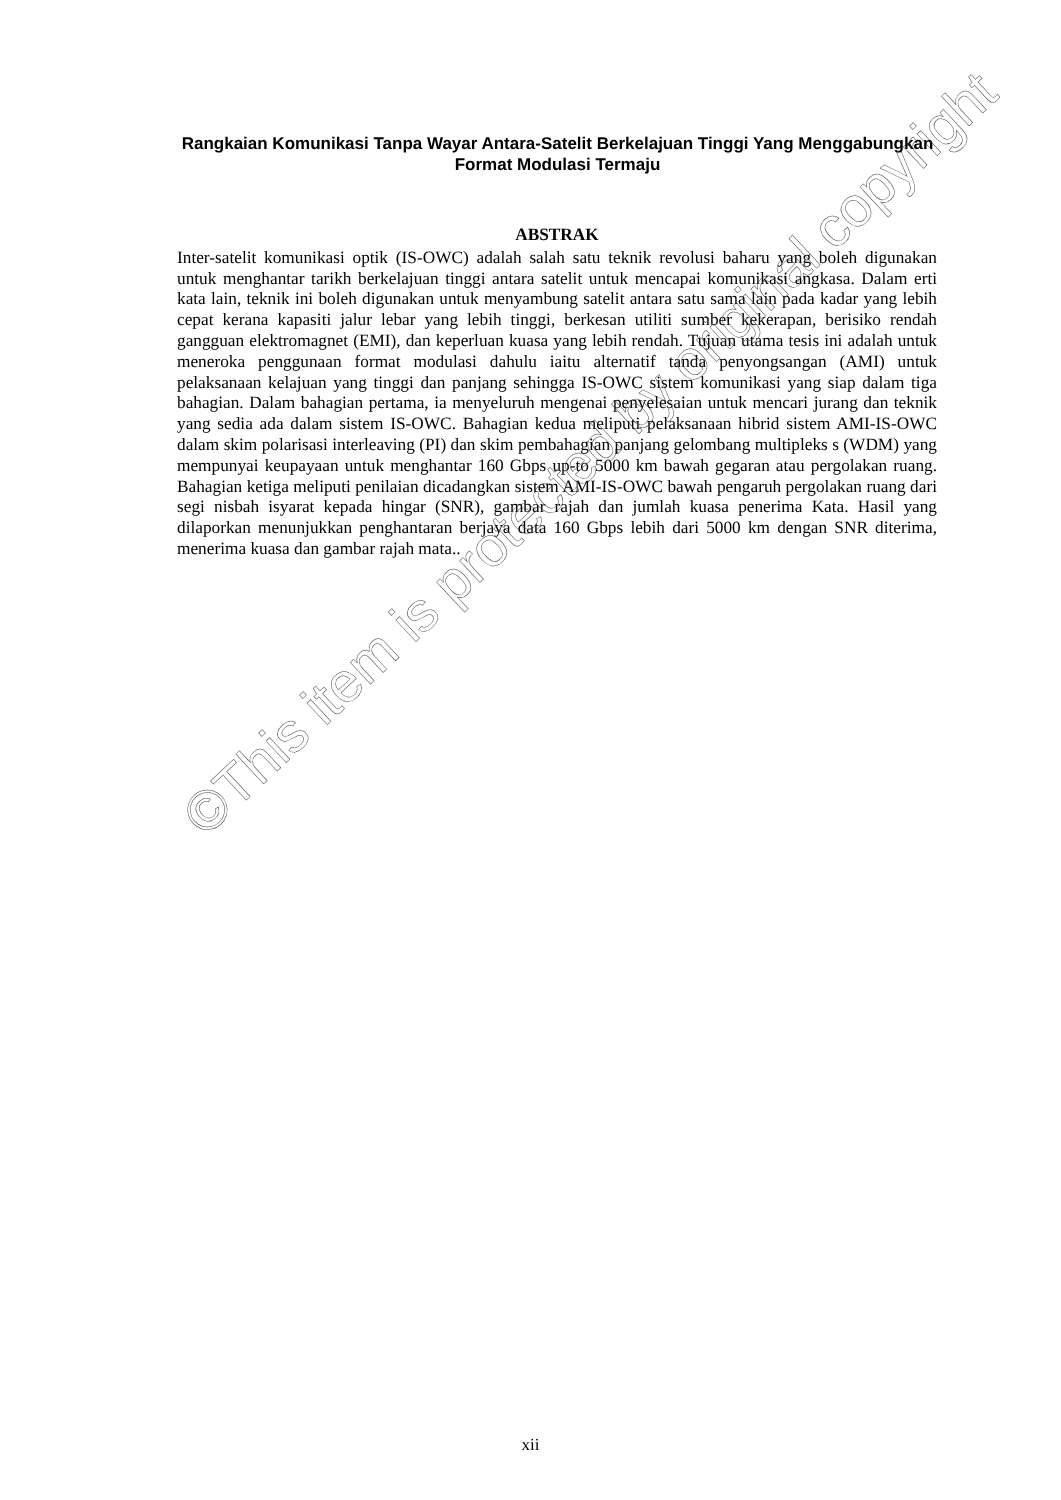Rangkaian Komunikasi Tanpa Wayar Antara-Satelit Berkelajuan Tinggi Yang Menggabungkan Format Modulasi Termaju
ABSTRAK
Inter-satelit komunikasi optik (IS-OWC) adalah salah satu teknik revolusi baharu yang boleh digunakan untuk menghantar tarikh berkelajuan tinggi antara satelit untuk mencapai komunikasi angkasa. Dalam erti kata lain, teknik ini boleh digunakan untuk menyambung satelit antara satu sama lain pada kadar yang lebih cepat kerana kapasiti jalur lebar yang lebih tinggi, berkesan utiliti sumber kekerapan, berisiko rendah gangguan elektromagnet (EMI), dan keperluan kuasa yang lebih rendah. Tujuan utama tesis ini adalah untuk meneroka penggunaan format modulasi dahulu iaitu alternatif tanda penyongsangan (AMI) untuk pelaksanaan kelajuan yang tinggi dan panjang sehingga IS-OWC sistem komunikasi yang siap dalam tiga bahagian. Dalam bahagian pertama, ia menyeluruh mengenai penyelesaian untuk mencari jurang dan teknik yang sedia ada dalam sistem IS-OWC. Bahagian kedua meliputi pelaksanaan hibrid sistem AMI-IS-OWC dalam skim polarisasi interleaving (PI) dan skim pembahagian panjang gelombang multipleks s (WDM) yang mempunyai keupayaan untuk menghantar 160 Gbps up-to 5000 km bawah gegaran atau pergolakan ruang. Bahagian ketiga meliputi penilaian dicadangkan sistem AMI-IS-OWC bawah pengaruh pergolakan ruang dari segi nisbah isyarat kepada hingar (SNR), gambar rajah dan jumlah kuasa penerima Kata. Hasil yang dilaporkan menunjukkan penghantaran berjaya data 160 Gbps lebih dari 5000 km dengan SNR diterima, menerima kuasa dan gambar rajah mata..
©This item is protected by original copyright
xii